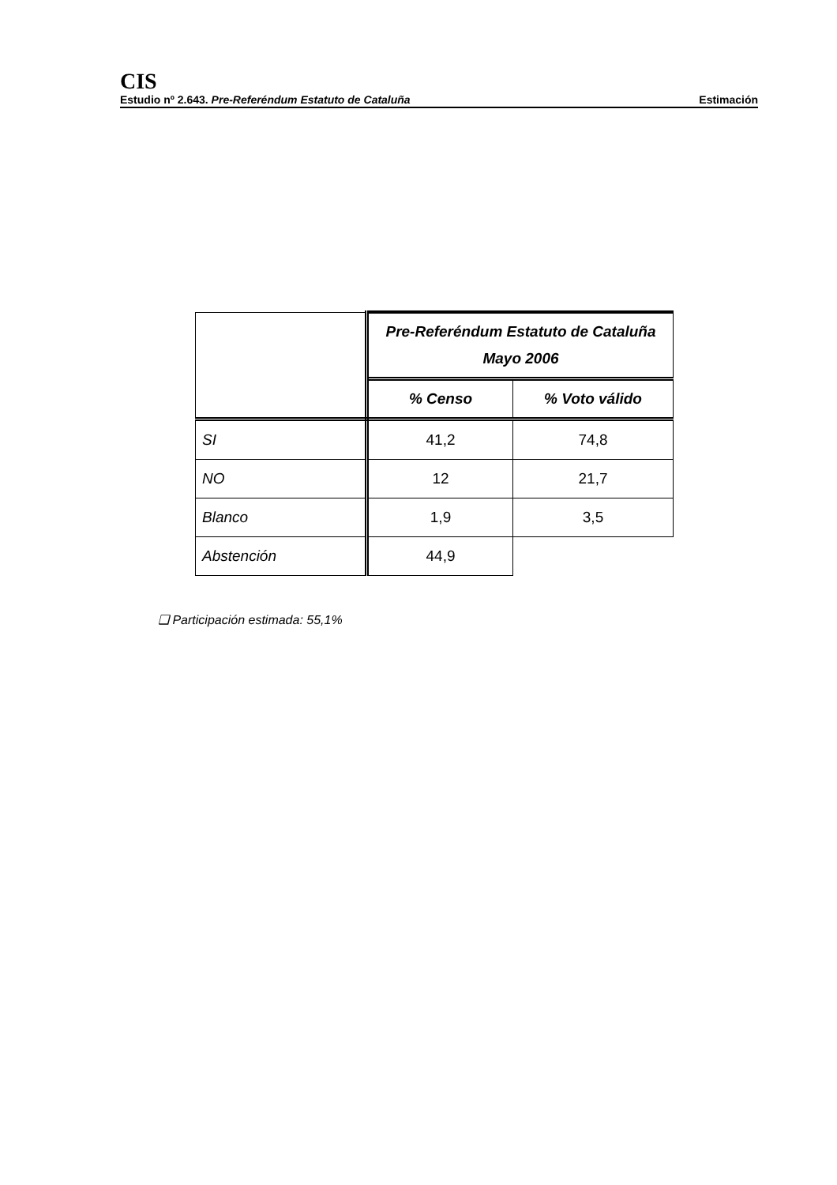CIS
Estudio nº 2.643. Pre-Referéndum Estatuto de Cataluña Estimación
| | Pre-Referéndum Estatuto de Cataluña Mayo 2006 | |
| | % Censo | % Voto válido |
| SI | 41,2 | 74,8 |
| NO | 12 | 21,7 |
| Blanco | 1,9 | 3,5 |
| Abstención | 44,9 | |
❑ Participación estimada: 55,1%